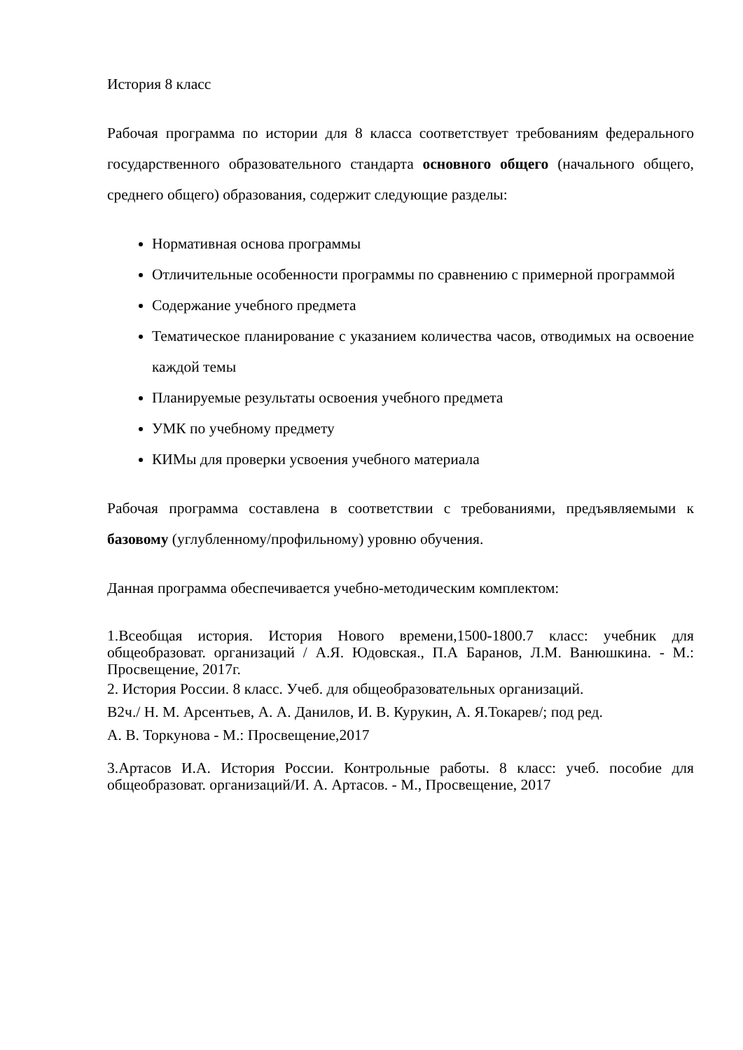История 8 класс
Рабочая программа по истории для 8 класса соответствует требованиям федерального государственного образовательного стандарта основного общего (начального общего, среднего общего) образования, содержит следующие разделы:
Нормативная основа программы
Отличительные особенности программы по сравнению с примерной программой
Содержание учебного предмета
Тематическое планирование с указанием количества часов, отводимых на освоение каждой темы
Планируемые результаты освоения учебного предмета
УМК по учебному предмету
КИМы для проверки усвоения учебного материала
Рабочая программа составлена в соответствии с требованиями, предъявляемыми к базовому (углубленному/профильному) уровню обучения.
Данная программа обеспечивается учебно-методическим комплектом:
1.Всеобщая история. История Нового времени,1500-1800.7 класс: учебник для общеобразоват. организаций / А.Я. Юдовская., П.А Баранов, Л.М. Ванюшкина. - М.: Просвещение, 2017г.
2. История России. 8 класс. Учеб. для общеобразовательных организаций.
В2ч./ Н. М. Арсентьев, А. А. Данилов, И. В. Курукин, А. Я.Токарев/; под ред.
А. В. Торкунова - М.: Просвещение,2017
3.Артасов И.А. История России. Контрольные работы. 8 класс: учеб. пособие для общеобразоват. организаций/И. А. Артасов. - М., Просвещение, 2017